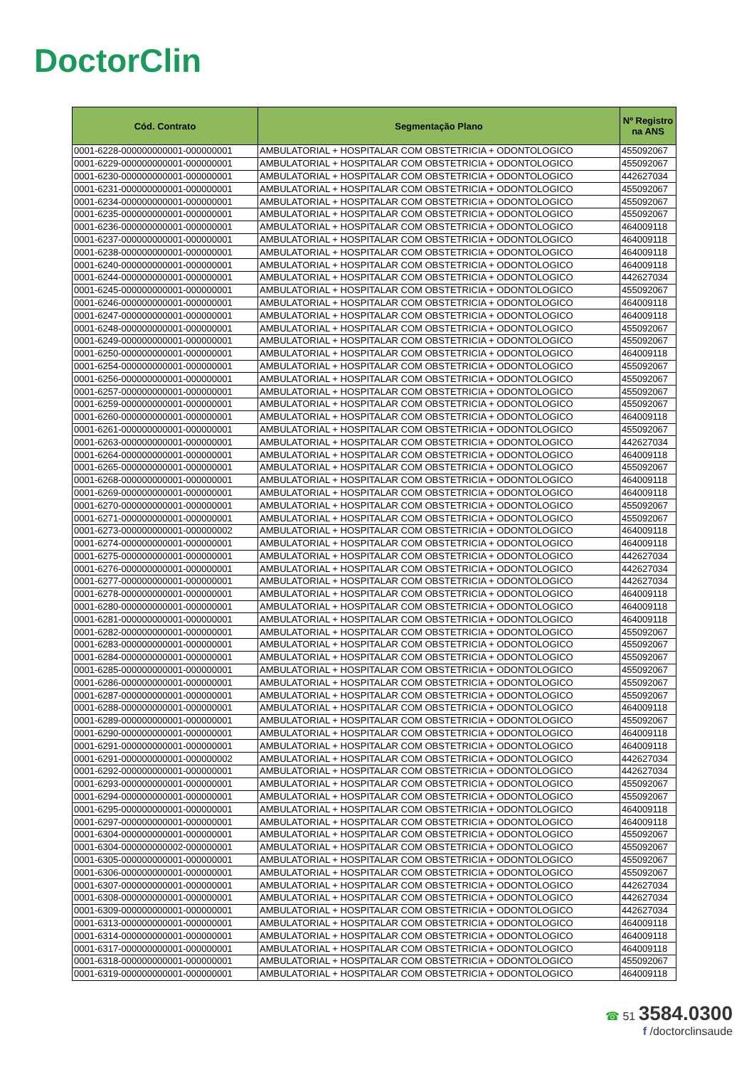DoctorClin
| Cód. Contrato | Segmentação Plano | Nº Registro na ANS |
| --- | --- | --- |
| 0001-6228-000000000001-000000001 | AMBULATORIAL + HOSPITALAR COM OBSTETRICIA + ODONTOLOGICO | 455092067 |
| 0001-6229-000000000001-000000001 | AMBULATORIAL + HOSPITALAR COM OBSTETRICIA + ODONTOLOGICO | 455092067 |
| 0001-6230-000000000001-000000001 | AMBULATORIAL + HOSPITALAR COM OBSTETRICIA + ODONTOLOGICO | 442627034 |
| 0001-6231-000000000001-000000001 | AMBULATORIAL + HOSPITALAR COM OBSTETRICIA + ODONTOLOGICO | 455092067 |
| 0001-6234-000000000001-000000001 | AMBULATORIAL + HOSPITALAR COM OBSTETRICIA + ODONTOLOGICO | 455092067 |
| 0001-6235-000000000001-000000001 | AMBULATORIAL + HOSPITALAR COM OBSTETRICIA + ODONTOLOGICO | 455092067 |
| 0001-6236-000000000001-000000001 | AMBULATORIAL + HOSPITALAR COM OBSTETRICIA + ODONTOLOGICO | 464009118 |
| 0001-6237-000000000001-000000001 | AMBULATORIAL + HOSPITALAR COM OBSTETRICIA + ODONTOLOGICO | 464009118 |
| 0001-6238-000000000001-000000001 | AMBULATORIAL + HOSPITALAR COM OBSTETRICIA + ODONTOLOGICO | 464009118 |
| 0001-6240-000000000001-000000001 | AMBULATORIAL + HOSPITALAR COM OBSTETRICIA + ODONTOLOGICO | 464009118 |
| 0001-6244-000000000001-000000001 | AMBULATORIAL + HOSPITALAR COM OBSTETRICIA + ODONTOLOGICO | 442627034 |
| 0001-6245-000000000001-000000001 | AMBULATORIAL + HOSPITALAR COM OBSTETRICIA + ODONTOLOGICO | 455092067 |
| 0001-6246-000000000001-000000001 | AMBULATORIAL + HOSPITALAR COM OBSTETRICIA + ODONTOLOGICO | 464009118 |
| 0001-6247-000000000001-000000001 | AMBULATORIAL + HOSPITALAR COM OBSTETRICIA + ODONTOLOGICO | 464009118 |
| 0001-6248-000000000001-000000001 | AMBULATORIAL + HOSPITALAR COM OBSTETRICIA + ODONTOLOGICO | 455092067 |
| 0001-6249-000000000001-000000001 | AMBULATORIAL + HOSPITALAR COM OBSTETRICIA + ODONTOLOGICO | 455092067 |
| 0001-6250-000000000001-000000001 | AMBULATORIAL + HOSPITALAR COM OBSTETRICIA + ODONTOLOGICO | 464009118 |
| 0001-6254-000000000001-000000001 | AMBULATORIAL + HOSPITALAR COM OBSTETRICIA + ODONTOLOGICO | 455092067 |
| 0001-6256-000000000001-000000001 | AMBULATORIAL + HOSPITALAR COM OBSTETRICIA + ODONTOLOGICO | 455092067 |
| 0001-6257-000000000001-000000001 | AMBULATORIAL + HOSPITALAR COM OBSTETRICIA + ODONTOLOGICO | 455092067 |
| 0001-6259-000000000001-000000001 | AMBULATORIAL + HOSPITALAR COM OBSTETRICIA + ODONTOLOGICO | 455092067 |
| 0001-6260-000000000001-000000001 | AMBULATORIAL + HOSPITALAR COM OBSTETRICIA + ODONTOLOGICO | 464009118 |
| 0001-6261-000000000001-000000001 | AMBULATORIAL + HOSPITALAR COM OBSTETRICIA + ODONTOLOGICO | 455092067 |
| 0001-6263-000000000001-000000001 | AMBULATORIAL + HOSPITALAR COM OBSTETRICIA + ODONTOLOGICO | 442627034 |
| 0001-6264-000000000001-000000001 | AMBULATORIAL + HOSPITALAR COM OBSTETRICIA + ODONTOLOGICO | 464009118 |
| 0001-6265-000000000001-000000001 | AMBULATORIAL + HOSPITALAR COM OBSTETRICIA + ODONTOLOGICO | 455092067 |
| 0001-6268-000000000001-000000001 | AMBULATORIAL + HOSPITALAR COM OBSTETRICIA + ODONTOLOGICO | 464009118 |
| 0001-6269-000000000001-000000001 | AMBULATORIAL + HOSPITALAR COM OBSTETRICIA + ODONTOLOGICO | 464009118 |
| 0001-6270-000000000001-000000001 | AMBULATORIAL + HOSPITALAR COM OBSTETRICIA + ODONTOLOGICO | 455092067 |
| 0001-6271-000000000001-000000001 | AMBULATORIAL + HOSPITALAR COM OBSTETRICIA + ODONTOLOGICO | 455092067 |
| 0001-6273-000000000001-000000002 | AMBULATORIAL + HOSPITALAR COM OBSTETRICIA + ODONTOLOGICO | 464009118 |
| 0001-6274-000000000001-000000001 | AMBULATORIAL + HOSPITALAR COM OBSTETRICIA + ODONTOLOGICO | 464009118 |
| 0001-6275-000000000001-000000001 | AMBULATORIAL + HOSPITALAR COM OBSTETRICIA + ODONTOLOGICO | 442627034 |
| 0001-6276-000000000001-000000001 | AMBULATORIAL + HOSPITALAR COM OBSTETRICIA + ODONTOLOGICO | 442627034 |
| 0001-6277-000000000001-000000001 | AMBULATORIAL + HOSPITALAR COM OBSTETRICIA + ODONTOLOGICO | 442627034 |
| 0001-6278-000000000001-000000001 | AMBULATORIAL + HOSPITALAR COM OBSTETRICIA + ODONTOLOGICO | 464009118 |
| 0001-6280-000000000001-000000001 | AMBULATORIAL + HOSPITALAR COM OBSTETRICIA + ODONTOLOGICO | 464009118 |
| 0001-6281-000000000001-000000001 | AMBULATORIAL + HOSPITALAR COM OBSTETRICIA + ODONTOLOGICO | 464009118 |
| 0001-6282-000000000001-000000001 | AMBULATORIAL + HOSPITALAR COM OBSTETRICIA + ODONTOLOGICO | 455092067 |
| 0001-6283-000000000001-000000001 | AMBULATORIAL + HOSPITALAR COM OBSTETRICIA + ODONTOLOGICO | 455092067 |
| 0001-6284-000000000001-000000001 | AMBULATORIAL + HOSPITALAR COM OBSTETRICIA + ODONTOLOGICO | 455092067 |
| 0001-6285-000000000001-000000001 | AMBULATORIAL + HOSPITALAR COM OBSTETRICIA + ODONTOLOGICO | 455092067 |
| 0001-6286-000000000001-000000001 | AMBULATORIAL + HOSPITALAR COM OBSTETRICIA + ODONTOLOGICO | 455092067 |
| 0001-6287-000000000001-000000001 | AMBULATORIAL + HOSPITALAR COM OBSTETRICIA + ODONTOLOGICO | 455092067 |
| 0001-6288-000000000001-000000001 | AMBULATORIAL + HOSPITALAR COM OBSTETRICIA + ODONTOLOGICO | 464009118 |
| 0001-6289-000000000001-000000001 | AMBULATORIAL + HOSPITALAR COM OBSTETRICIA + ODONTOLOGICO | 455092067 |
| 0001-6290-000000000001-000000001 | AMBULATORIAL + HOSPITALAR COM OBSTETRICIA + ODONTOLOGICO | 464009118 |
| 0001-6291-000000000001-000000001 | AMBULATORIAL + HOSPITALAR COM OBSTETRICIA + ODONTOLOGICO | 464009118 |
| 0001-6291-000000000001-000000002 | AMBULATORIAL + HOSPITALAR COM OBSTETRICIA + ODONTOLOGICO | 442627034 |
| 0001-6292-000000000001-000000001 | AMBULATORIAL + HOSPITALAR COM OBSTETRICIA + ODONTOLOGICO | 442627034 |
| 0001-6293-000000000001-000000001 | AMBULATORIAL + HOSPITALAR COM OBSTETRICIA + ODONTOLOGICO | 455092067 |
| 0001-6294-000000000001-000000001 | AMBULATORIAL + HOSPITALAR COM OBSTETRICIA + ODONTOLOGICO | 455092067 |
| 0001-6295-000000000001-000000001 | AMBULATORIAL + HOSPITALAR COM OBSTETRICIA + ODONTOLOGICO | 464009118 |
| 0001-6297-000000000001-000000001 | AMBULATORIAL + HOSPITALAR COM OBSTETRICIA + ODONTOLOGICO | 464009118 |
| 0001-6304-000000000001-000000001 | AMBULATORIAL + HOSPITALAR COM OBSTETRICIA + ODONTOLOGICO | 455092067 |
| 0001-6304-000000000002-000000001 | AMBULATORIAL + HOSPITALAR COM OBSTETRICIA + ODONTOLOGICO | 455092067 |
| 0001-6305-000000000001-000000001 | AMBULATORIAL + HOSPITALAR COM OBSTETRICIA + ODONTOLOGICO | 455092067 |
| 0001-6306-000000000001-000000001 | AMBULATORIAL + HOSPITALAR COM OBSTETRICIA + ODONTOLOGICO | 455092067 |
| 0001-6307-000000000001-000000001 | AMBULATORIAL + HOSPITALAR COM OBSTETRICIA + ODONTOLOGICO | 442627034 |
| 0001-6308-000000000001-000000001 | AMBULATORIAL + HOSPITALAR COM OBSTETRICIA + ODONTOLOGICO | 442627034 |
| 0001-6309-000000000001-000000001 | AMBULATORIAL + HOSPITALAR COM OBSTETRICIA + ODONTOLOGICO | 442627034 |
| 0001-6313-000000000001-000000001 | AMBULATORIAL + HOSPITALAR COM OBSTETRICIA + ODONTOLOGICO | 464009118 |
| 0001-6314-000000000001-000000001 | AMBULATORIAL + HOSPITALAR COM OBSTETRICIA + ODONTOLOGICO | 464009118 |
| 0001-6317-000000000001-000000001 | AMBULATORIAL + HOSPITALAR COM OBSTETRICIA + ODONTOLOGICO | 464009118 |
| 0001-6318-000000000001-000000001 | AMBULATORIAL + HOSPITALAR COM OBSTETRICIA + ODONTOLOGICO | 455092067 |
| 0001-6319-000000000001-000000001 | AMBULATORIAL + HOSPITALAR COM OBSTETRICIA + ODONTOLOGICO | 464009118 |
☎ 51 3584.0300
f /doctorclinsaude